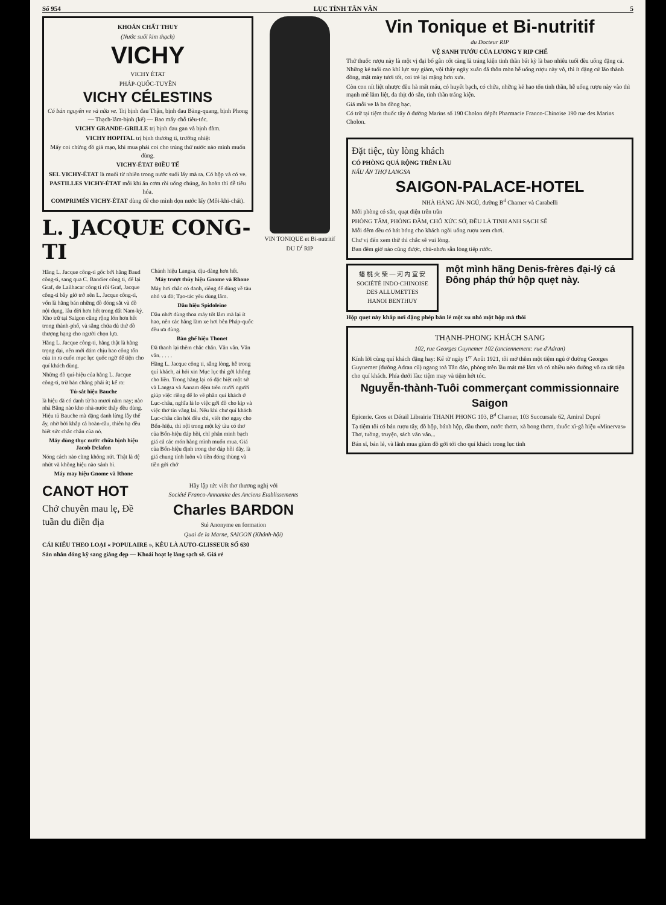Số 954 LỤC TỈNH TÂN VĂN 5
KHOÁN CHẤT THUY
(Nước suối kim thạch)
VICHY
VICHY ÉTAT
PHÁP-QUỐC-TUYỀN
VICHY CÉLESTINS
Có bán nguyên ve và nửa ve. Trị bịnh đau Thận, bịnh đau Bàng-quang, bịnh Phong — Thạch-lâm-bịnh (kế) — Bao mấy chỗ tiêu-tóc.
VICHY GRANDE-GRILLE trị bịnh đau gan và bịnh đàm.
VICHY HOPITAL trị bịnh thương tì, trường nhiệt
Mấy coi chừng đồ giả mạo, khi mua phải coi cho trúng thứ nước nào mình muốn dùng.
VICHY-ÉTAT ĐIỀU TẾ
SEL VICHY-ÉTAT là muối từ nhiên trong nước suối lấy mà ra. Có hộp và có ve.
PASTILLES VICHY-ÉTAT mỗi khi ăn cơm rồi uống chúng, ăn hoàn thì dễ tiêu hóa.
COMPRIMÉS VICHY-ÉTAT dùng để cho mình dọn nước lấy (Môi-khi-chất).
L. JACQUE CONG-TI
Hãng L. Jacque công-ti gốc bởi hãng Baud công-ti, sang qua C. Bandier công ti, để lại Graf, de Lailhacar công ti rồi Graf, Jacque công-ti bây giờ trở nên L. Jacque công-ti, vốn là hãng bán những đồ đóng sắt và đồ nội dụng, lâu đời hơn hết trong đất Nam-kỳ. Kho trữ tại Saigon cũng rộng lớn hơn hết trong thành-phố, và sẵng chứa đủ thứ đồ thượng hạng cho người chọn lựa.
Hãng L. Jacque công-ti, hãng thật là hãng trọng đại, nên mới dám chịu hao công tốn của in ra cuốn mục lục quốc ngữ để tiện cho quí khách dùng.
Những đồ quí-hiệu của hãng L. Jacque công-ti, trừ bán chẳng phải ít; kể ra:
Tủ-sắt hiệu Bauche
là hiệu đã có danh từ ba mươi năm nay; nào nhà Băng nào kho nhà-nước thảy đều dùng. Hiệu tủ Bauche mà đặng danh lừng lẫy thế ấy, nhờ bởi khắp cả hoàn-cầu, thiên hạ đều biết sức chắc chắn của nó.
Máy dùng thục nước chữa bịnh hiệu Jacob Delafon
Nóng cách nào cũng không nứt. Thật là đệ nhứt và không hiệu nào sánh bì.
Máy may hiệu Gnome và Rhone
Chánh hiệu Langsa, dịu-dàng hơn hết.
Máy trượt thủy hiệu Gnome và Rhone
Máy hơi chắc có danh, riêng để dùng về tàu nhỏ và đò; Tạo-tác yêu dùng lắm.
Dầu hiệu Spidoleine
Dầu nhớt dùng thoa máy tốt lắm mà lại ít hao, nên các hãng làm xe hơi bên Pháp-quốc đều ưa dùng.
Bàn ghế hiệu Thonet
Đã thanh lại thêm chắc chắn. Vân vân. Vân vân. . . . .
Hãng L. Jacque công ti, sẵng lòng, hễ trong quí khách, ai hỏi xin Mục lục thì gởi không cho liền. Trong hãng lại có đặc biệt một sở và Langsa và Annam đệm trên mười người giúp việc riêng để lo về phần quí khách ở Lục-châu, nghĩa là lo việc gởi đồ cho kịp và việc thơ tín vãng lai. Nếu khi chư quí khách Lục-châu cần hỏi đều chi, viết thơ ngay cho Bổn-hiệu, thì nội trong một kỳ tàu có thơ của Bổn-hiệu đáp hồi, chỉ phân minh bạch giá cả các món hàng mình muốn mua. Giá của Bổn-hiệu định trong thơ đáp hồi đây, là giá chung tính luôn và tiền đóng thùng và tiền gởi chở
VIN TONIQUE et Bi-nutritif DU D<sup>r</sup> RIP
Vin Tonique et Bi-nutritif
du Docteur RIP
VỆ SANH TƯỚU CỦA LƯƠNG Y RIP CHẾ
Thứ thuốc rượu này là một vị đại bổ gân cốt càng là tráng kiện tinh thần bất kỳ là bao nhiêu tuổi đều uống đặng cả. Những kẻ tuổi cao khí lực suy giảm, vội thấy ngày xuân đã thôn mòn hễ uống rượu này vô, thì ít đặng cử lão thành đồng, mặt mày tươi tốt, coi trẻ lại mặng hơn xưa.
Còn con nít liệt nhược đều hà mất máu, có huyết bạch, có chửa, những kẻ hao tổn tinh thần, hễ uống rượu này vào thì mạnh mẽ lắm liệt, da thịt đỏ sẵn, tinh thần tráng kiện.
Giá mỗi ve là ba đồng bạc.
Có trữ tại tiệm thuốc tây ở đường Marins số 190 Cholon dépôt Pharmacie Franco-Chinoise 190 rue des Marins Cholon.
Đặt tiệc, tùy lòng khách
CÓ PHÒNG QUÁ RỘNG TRÊN LẦU
NẤU ĂN THỢ LANGSA
SAIGON-PALACE-HOTEL
NHÀ HÀNG ĂN-NGỦ, đường B<sup>d</sup> Charner và Carabelli
Mỗi phòng có sẵn, quạt điện trên trần
PHÒNG TẮM, PHÒNG ĐẦM, CHỖ XỨC SỞ, ĐỀU LÀ TINH ANH SẠCH SẼ
Mỗi đêm đều có hát bóng cho khách ngồi uống rượu xem chơi.
Chư vị đến xem thử thì chắc sẽ vui lòng.
Ban đêm giờ nào cũng được, chủ-nhơn sẵn lòng tiếp rước.
蟠 桃 火 柴 — 河 内 宜 安
SOCIÉTÉ INDO-CHINOISE DES ALLUMETTES
HANOI BENTHUY
một mình hãng Denis-frères đại-lý cả Đông pháp thứ hộp quẹt này.
Hộp quẹt này khắp nơi đặng phép bán lẻ một xu nhỏ một hộp mà thôi
THẠNH-PHONG KHÁCH SANG
102, rue Georges Guynemer 102 (anciennement: rue d'Adran)
Kính lời cùng quí khách đặng hay: Kể từ ngày 1<sup>er</sup> Août 1921, tôi mở thêm một tiệm ngủ ở đường Georges Guynemer (đường Adran cũ) ngang toà Tân đáo, phòng trên lầu mát mẻ lắm và có nhiều nẻo đường vô ra rất tiện cho quí khách. Phía dưới lầu: tiệm may và tiệm hớt tóc.
Nguyễn-thành-Tuôi commerçant commissionnaire Saigon
Epicerie. Gros et Détail Librairie THANH PHONG 103, B<sup>d</sup> Charner, 103 Succursale 62, Amiral Dupré
Tạ tiệm tôi có bán rượu tây, đồ hộp, bánh hộp, dầu thơm, nước thơm, xà bong thơm, thuốc xì-gà hiệu «Minervas» Thơ, tuồng, truyện, sách văn vân...
Bán sỉ, bán lẻ, và lãnh mua giùm đồ gởi tới cho quí khách trong lục tỉnh
CANOT HOT
Chở chuyên mau lẹ, Đề tuần du điền địa
Hãy lập tức viết thơ thương nghị với
Société Franco-Annamite des Anciens Etablissements
Charles BARDON
Sté Anonyme en formation
Quai de la Marne, SAIGON (Khánh-hội)
CÁI KIỂU THEO LOẠI « POPULAIRE », KÊU LÀ AUTO-GLISSEUR SỐ 630
Sản nhân đóng kỹ sang giàng đẹp — Khoái hoạt lẹ làng sạch sẽ. Giá rẻ